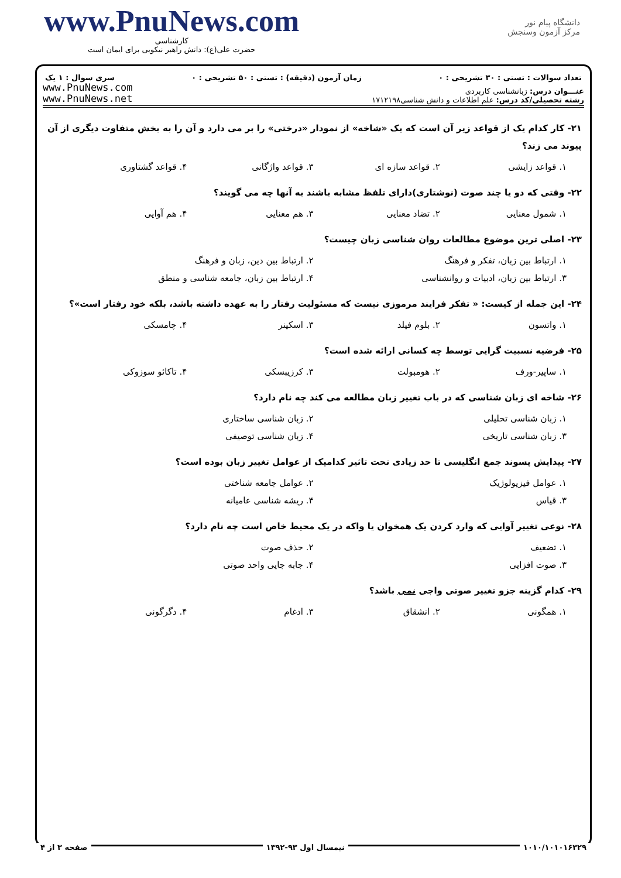www.PnuNews.com
کارشناسی
حضرت علی(ع): دانش راهبر نیکویی برای ایمان است
دانشگاه پیام نور
مرکز آزمون وسنجش
تعداد سوالات : تستی : ۳۰ تشریحی : ۰ زمان آزمون (دقیقه) : تستی : ۵۰ تشریحی : ۰ سری سوال : ۱ یک
www.PnuNews.com
www.PnuNews.net
عنـــوان درس: زبانشناسی کاربردی
رشته تحصیلی/کد درس: علم اطلاعات و دانش شناسی۱۷۱۲۱۹۸
۲۱- کار کدام یک از قواعد زیر آن است که یک «شاخه» از نمودار «درختی» را بر می دارد و آن را به بخش متفاوت دیگری از آن پیوند می زند؟
۱. قواعد زایشی ۲. قواعد سازه ای ۳. قواعد واژگانی ۴. قواعد گشتاوری
۲۲- وقتی که دو یا چند صوت (نوشتاری)دارای تلفظ مشابه باشند به آنها چه می گویند؟
۱. شمول معنایی ۲. تضاد معنایی ۳. هم معنایی ۴. هم آوایی
۲۳- اصلی ترین موضوع مطالعات روان شناسی زبان چیست؟
۱. ارتباط بین زبان، تفکر و فرهنگ ۲. ارتباط بین دین، زبان و فرهنگ
۳. ارتباط بین زبان، ادبیات و روانشناسی ۴. ارتباط بین زبان، جامعه شناسی و منطق
۲۴- این جمله از کیست: « تفکر فرایند مرموزی نیست که مسئولیت رفتار را به عهده داشته باشد، بلکه خود رفتار است»؟
۱. واتسون ۲. بلوم فیلد ۳. اسکینر ۴. چامسکی
۲۵- فرضیه نسبیت گرایی توسط چه کسانی ارائه شده است؟
۱. ساپیر-ورف ۲. هومبولت ۳. کرزیبسکی ۴. تاکائو سوزوکی
۲۶- شاخه ای زبان شناسی که در باب تغییر زبان مطالعه می کند چه نام دارد؟
۱. زبان شناسی تحلیلی ۲. زبان شناسی ساختاری
۳. زبان شناسی تاریخی ۴. زبان شناسی توصیفی
۲۷- پیدایش پسوند جمع انگلیسی تا حد زیادی تحت تاثیر کدامیک از عوامل تغییر زبان بوده است؟
۱. عوامل فیزیولوژیک ۲. عوامل جامعه شناختی
۳. قیاس ۴. ریشه شناسی عامیانه
۲۸- نوعی تغییر آوایی که وارد کردن یک همخوان یا واکه در یک محیط خاص است چه نام دارد؟
۱. تضعیف ۲. حذف صوت
۳. صوت افزایی ۴. جابه جایی واحد صوتی
۲۹- کدام گزینه جزو تغییر صوتی واجی نمی باشد؟
۱. همگونی ۲. انشقاق ۳. ادغام ۴. دگرگونی
صفحه ۳ از ۴ نیمسال اول ۹۳-۱۳۹۲ ۱۰۱۰/۱۰۱۰۱۶۳۲۹